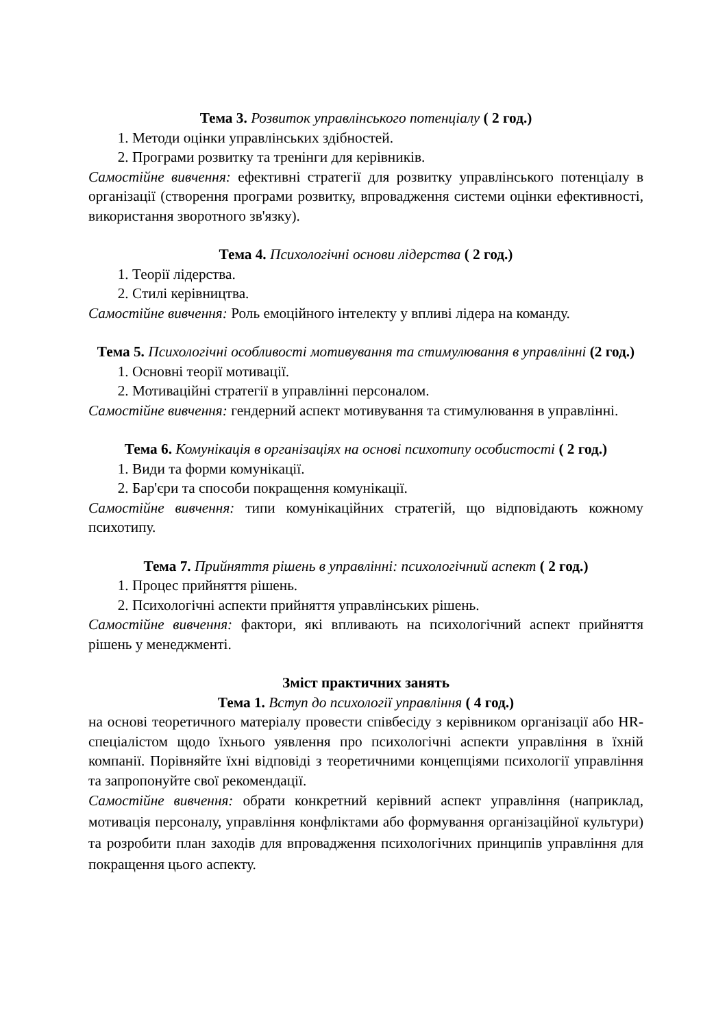Тема 3. Розвиток управлінського потенціалу ( 2 год.)
1. Методи оцінки управлінських здібностей.
2. Програми розвитку та тренінги для керівників.
Самостійне вивчення: ефективні стратегії для розвитку управлінського потенціалу в організації (створення програми розвитку, впровадження системи оцінки ефективності, використання зворотного зв'язку).
Тема 4. Психологічні основи лідерства ( 2 год.)
1. Теорії лідерства.
2. Стилі керівництва.
Самостійне вивчення: Роль емоційного інтелекту у впливі лідера на команду.
Тема 5. Психологічні особливості мотивування та стимулювання в управлінні (2 год.)
1. Основні теорії мотивації.
2. Мотиваційні стратегії в управлінні персоналом.
Самостійне вивчення: гендерний аспект мотивування та стимулювання в управлінні.
Тема 6. Комунікація в організаціях на основі психотипу особистості ( 2 год.)
1. Види та форми комунікації.
2. Бар'єри та способи покращення комунікації.
Самостійне вивчення: типи комунікаційних стратегій, що відповідають кожному психотипу.
Тема 7. Прийняття рішень в управлінні: психологічний аспект ( 2 год.)
1. Процес прийняття рішень.
2. Психологічні аспекти прийняття управлінських рішень.
Самостійне вивчення: фактори, які впливають на психологічний аспект прийняття рішень у менеджменті.
Зміст практичних занять
Тема 1. Вступ до психології управління ( 4 год.)
на основі теоретичного матеріалу провести співбесіду з керівником організації або HR-спеціалістом щодо їхнього уявлення про психологічні аспекти управління в їхній компанії. Порівняйте їхні відповіді з теоретичними концепціями психології управління та запропонуйте свої рекомендації.
Самостійне вивчення: обрати конкретний керівний аспект управління (наприклад, мотивація персоналу, управління конфліктами або формування організаційної культури) та розробити план заходів для впровадження психологічних принципів управління для покращення цього аспекту.